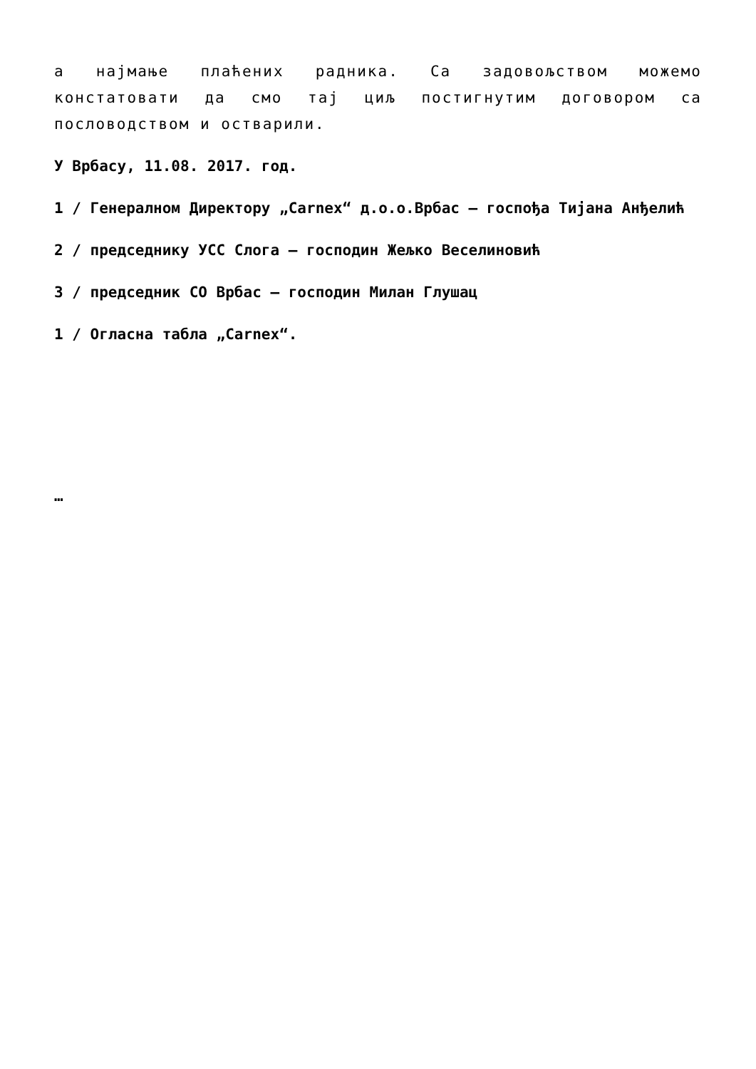а најмање плаћених радника. Са задовољством можемо констатовати да смо тај циљ постигнутим договором са пословодством и остварили.
У Врбасу, 11.08. 2017. год.
1 / Генералном Директору „Carnex“ д.о.о.Врбас – госпођа Тијана Анђелић
2 / председнику УСС Слога – господин Жељко Веселиновић
3 / председник СО Врбас – господин Милан Глушац
1 / Огласна табла „Carnex“.
…